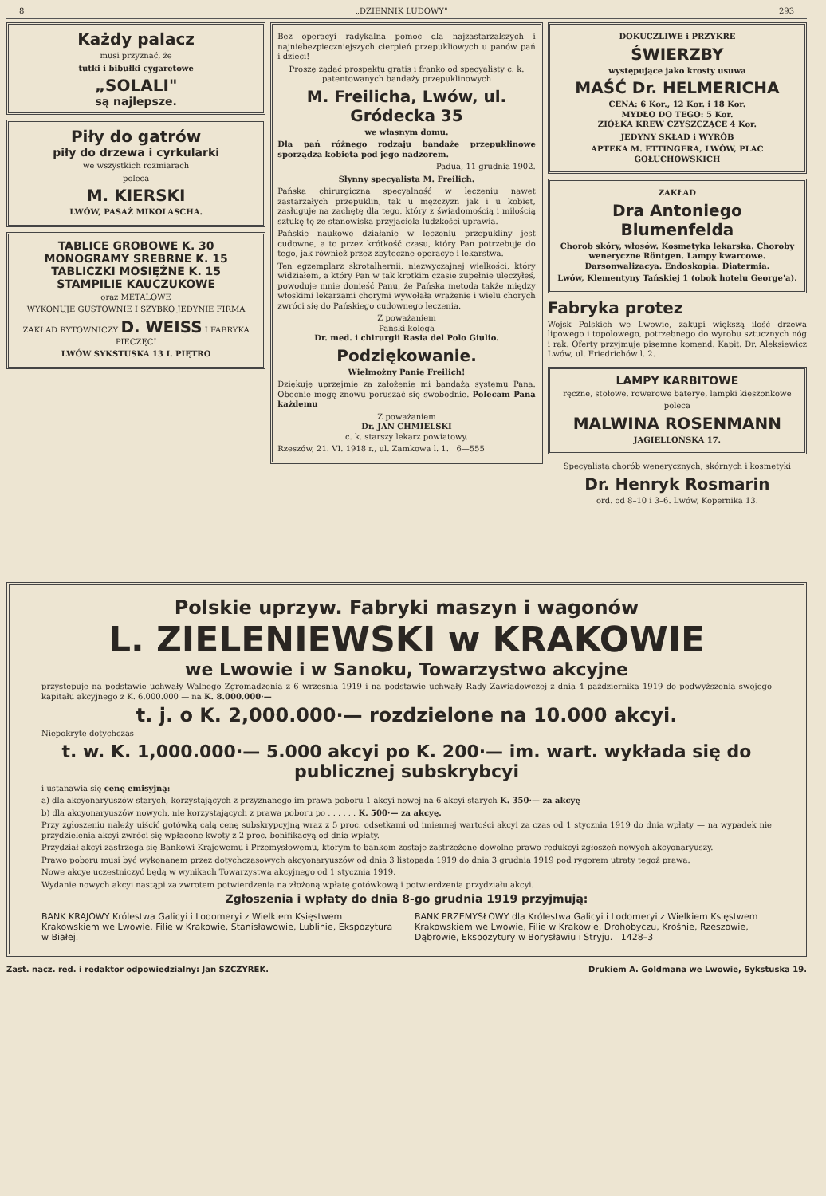8 „DZIENNIK LUDOWY" 293
Każdy palacz
musi przyznać, że
tutki i bibułki cygaretowe
„SOLALI"
są najlepsze.
Piły do gatrów
piły do drzewa i cyrkularki
we wszystkich rozmiarach
poleca
M. KIERSKI
LWÓW, PASAŻ MIKOLASCHA.
TABLICE GROBOWE K. 30
MONOGRAMY SREBRNE K. 15
TABLICZKI MOSIĘŻNE K. 15
STAMPILIE KAUCZUKOWE
oraz METALOWE
WYKONUJE GUSTOWNIE I SZYBKO JEDYNIE FIRMA
ZAKŁAD RYTOWNICZY D. WEISS I FABRYKA PIECZĘCI
LWÓW SYKSTUSKA 13 I. PIĘTRO
Bez operacyi radykalna pomoc dla najzastarzalszych i najniebezpieczniejszych cierpień przepukliowych u panów pań i dzieci!
Proszę żądać prospektu gratis i franko od specyalisty c. k. patentowanych bandaży przepuklinowych
M. Freilicha, Lwów, ul. Gródecka 35
we własnym domu.
Dla pań różnego rodzaju bandaże przepuklinowe sporządza kobieta pod jego nadzorem.
Padua, 11 grudnia 1902.
Słynny specyalista M. Freilich.
Pańska chirurgiczna specyalność w leczeniu nawet zastarzałych przepuklin, tak u mężczyzn jak i u kobiet, zasługuje na zachętę dla tego, który z świadomością i miłością sztukę tę ze stanowiska przyjaciela ludzkości uprawia.
Pańskie naukowe działanie w leczeniu przepukliny jest cudowne, a to przez krótkość czasu, który Pan potrzebuje do tego, jak również przez zbyteczne operacye i lekarstwa.
Ten egzemplarz skrotalhernii, niezwyczajnej wielkości, który widziałem, a który Pan w tak krotkim czasie zupełnie uleczyłeś, powoduje mnie donieść Panu, że Pańska metoda także między włoskimi lekarzami chorymi wywołała wrażenie i wielu chorych zwróci się do Pańskiego cudownego leczenia.
Z poważaniem
Pański kolega
Dr. med. i chirurgii Rasia del Polo Giulio.
Podziękowanie.
Wielmożny Panie Freilich!
Dziękuję uprzejmie za założenie mi bandaża systemu Pana. Obecnie mogę znowu poruszać się swobodnie. Polecam Pana każdemu
Z poważaniem
Dr. JAN CHMIELSKI
c. k. starszy lekarz powiatowy.
Rzeszów, 21. VI. 1918 r., ul. Zamkowa l. 1. 6—555
DOKUCZLIWE i PRZYKRE
ŚWIERZBY
występujące jako krosty usuwa
MAŚĆ Dr. HELMERICHA
CENA: 6 Kor., 12 Kor. i 18 Kor.
MYDŁO DO TEGO: 5 Kor.
ZIÓŁKA KREW CZYSZCZĄCE 4 Kor.
JEDYNY SKŁAD i WYRÓB
APTEKA M. ETTINGERA, LWÓW, PLAC GOŁUCHOWSKICH
ZAKŁAD
Dra Antoniego Blumenfelda
Chorob skóry, włosów. Kosmetyka lekarska. Choroby weneryczne Röntgen. Lampy kwarcowe. Darsonwalizacya. Endoskopia. Diatermia.
Lwów, Klementyny Tańskiej 1 (obok hotelu George'a).
Fabryka protez
Wojsk Polskich we Lwowie, zakupi większą ilość drzewa lipowego i topolowego, potrzebnego do wyrobu sztucznych nóg i rąk. Oferty przyjmuje pisemne komend. Kapit. Dr. Aleksiewicz Lwów, ul. Friedrichów l. 2.
LAMPY KARBITOWE
ręczne, stołowe, rowerowe bateryе, lampki kieszonkowe
poleca
MALWINA ROSENMANN
JAGIELLOŃSKA 17.
Specyalista chorób wenerycznych, skórnych i kosmetyki
Dr. Henryk Rosmarin
ord. od 8–10 i 3–6. Lwów, Kopernika 13.
Polskie uprzyw. Fabryki maszyn i wagonów
L. ZIELENIEWSKI w KRAKOWIE
we Lwowie i w Sanoku, Towarzystwo akcyjne
przystępuje na podstawie uchwały Walnego Zgromadzenia z 6 września 1919 i na podstawie uchwały Rady Zawiadowczej z dnia 4 października 1919 do podwyższenia swojego kapitału akcyjnego z K. 6,000.000 — na K. 8.000.000·—
t. j. o K. 2,000.000·— rozdzielone na 10.000 akcyi.
Niepokryte dotychczas
t. w. K. 1,000.000·— 5.000 akcyi po K. 200·— im. wart. wykłada się do publicznej subskrybcyi
i ustanawia się cenę emisyjną:
a) dla akcyonaryuszów starych, korzystających z przyznanego im prawa poboru 1 akcyi nowej na 6 akcyi starych K. 350·— za akcyę
b) dla akcyonaryuszów nowych, nie korzystających z prawa poboru po . . . . . . K. 500·— za akcyę.
Przy zgłoszeniu należy uiścić gotówką całą cenę subskrypcyjną wraz z 5 proc. odsetkami od imiennej wartości akcyi za czas od 1 stycznia 1919 do dnia wpłaty — na wypadek nie przydzielenia akcyi zwróci się wpłacone kwoty z 2 proc. bonifikacyą od dnia wpłaty.
Przydział akcyi zastrzega się Bankowi Krajowemu i Przemysłowemu, którym to bankom zostaje zastrzeżone dowolne prawo redukcyi zgłoszeń nowych akcyonaryuszy.
Prawo poboru musi być wykonanem przez dotychczasowych akcyonaryuszów od dnia 3 listopada 1919 do dnia 3 grudnia 1919 pod rygorem utraty tegoż prawa.
Nowe akcye uczestniczyć będą w wynikach Towarzystwa akcyjnego od 1 stycznia 1919.
Wydanie nowych akcyi nastąpi za zwrotem potwierdzenia na złożoną wpłatę gotówkową i potwierdzenia przydziału akcyi.
Zgłoszenia i wpłaty do dnia 8-go grudnia 1919 przyjmują:
BANK KRAJOWY Królestwa Galicyi i Lodomeryi z Wielkiem Księstwem Krakowskiem we Lwowie, Filie w Krakowie, Stanisławowie, Lublinie, Ekspozytura w Białej.
BANK PRZEMYSŁOWY dla Królestwa Galicyi i Lodomeryi z Wielkiem Księstwem Krakowskiem we Lwowie, Filie w Krakowie, Drohobyczu, Krośnie, Rzeszowie, Dąbrowie, Ekspozytury w Borysławiu i Stryju. 1428–3
Zast. nacz. red. i redaktor odpowiedzialny: Jan SZCZYREK. Drukiem A. Goldmana we Lwowie, Sykstuska 19.